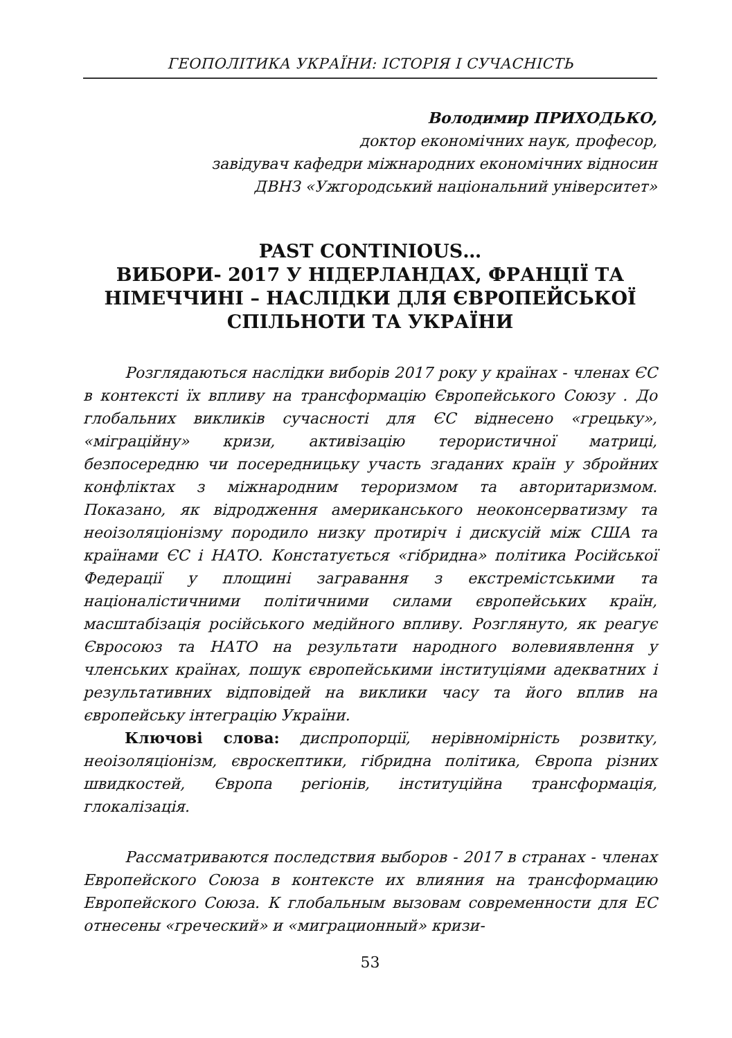ГЕОПОЛІТИКА УКРАЇНИ: ІСТОРІЯ І СУЧАСНІСТЬ
Володимир ПРИХОДЬКО,
доктор економічних наук, професор,
завідувач кафедри міжнародних економічних відносин
ДВНЗ «Ужгородський національний університет»
PAST CONTINIOUS…
ВИБОРИ- 2017 У НІДЕРЛАНДАХ, ФРАНЦІЇ ТА НІМЕЧЧИНІ – НАСЛІДКИ ДЛЯ ЄВРОПЕЙСЬКОЇ СПІЛЬНОТИ ТА УКРАЇНИ
Розглядаються наслідки виборів 2017 року у країнах - членах ЄС в контексті їх впливу на трансформацію Європейського Союзу . До глобальних викликів сучасності для ЄС віднесено «грецьку», «міграційну» кризи, активізацію терористичної матриці, безпосередню чи посередницьку участь згаданих країн у збройних конфліктах з міжнародним тероризмом та авторитаризмом. Показано, як відродження американського неоконсерватизму та неоізоляціонізму породило низку протиріч і дискусій між США та країнами ЄС і НАТО. Констатується «гібридна» політика Російської Федерації у площині загравання з екстремістськими та націоналістичними політичними силами європейських країн, масштабізація російського медійного впливу. Розглянуто, як реагує Євросоюз та НАТО на результати народного волевиявлення у членських країнах, пошук європейськими інституціями адекватних і результативних відповідей на виклики часу та його вплив на європейську інтеграцію України.
Ключові слова: диспропорції, нерівномірність розвитку, неоізоляціонізм, євроскептики, гібридна політика, Європа різних швидкостей, Європа регіонів, інституційна трансформація, глокалізація.
Рассматриваются последствия выборов - 2017 в странах - членах Европейского Союза в контексте их влияния на трансформацию Европейского Союза. К глобальным вызовам современности для ЕС отнесены «греческий» и «миграционный» кризи-
53